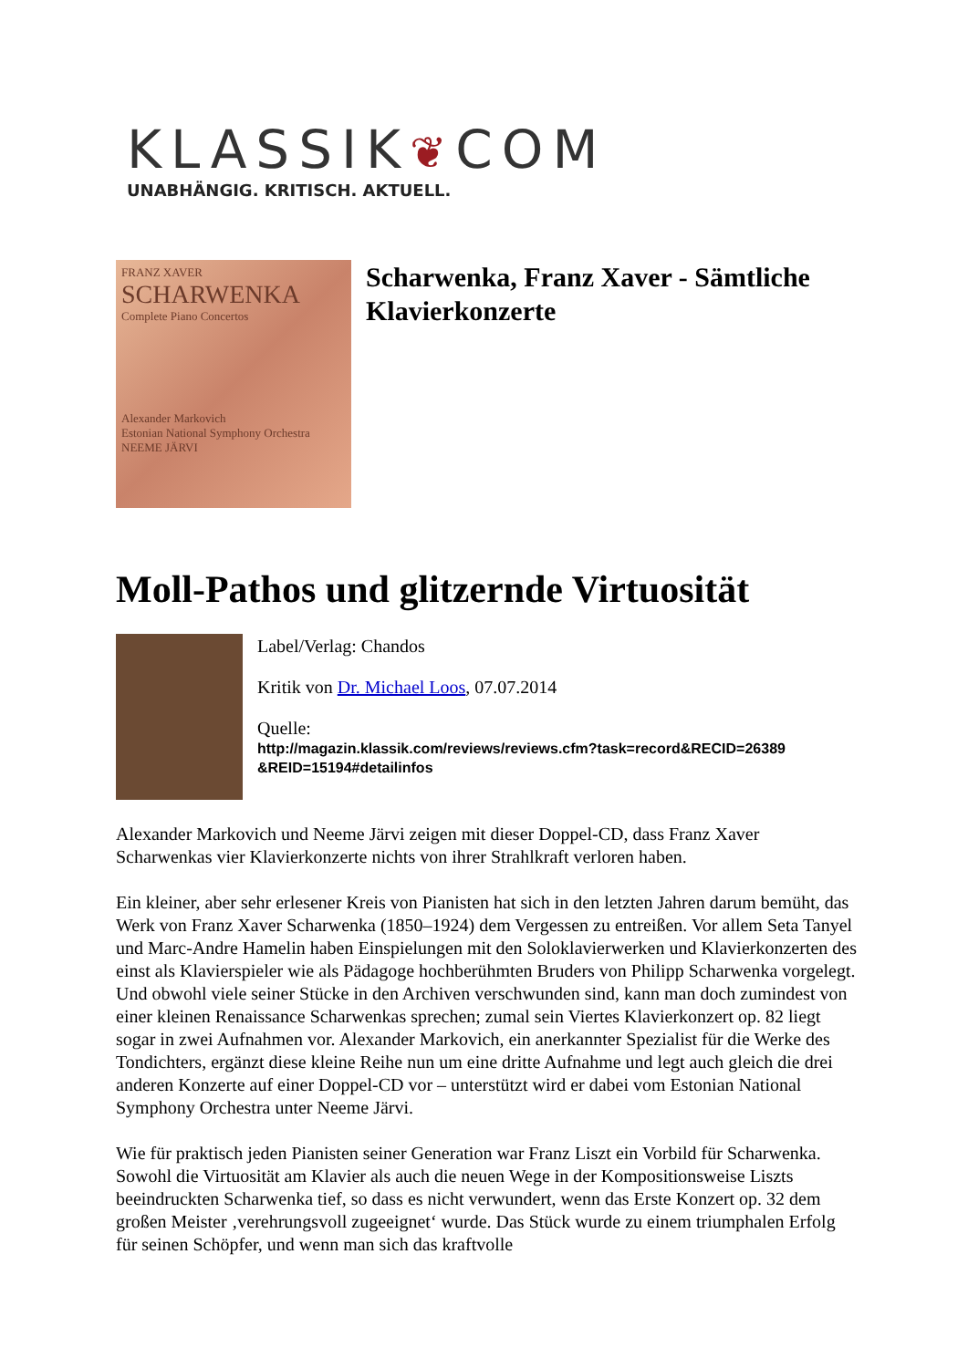KLASSIK❦COM
UNABHÄNGIG. KRITISCH. AKTUELL.
FRANZ XAVER
SCHARWENKA
Complete Piano Concertos
Alexander Markovich
Estonian National Symphony Orchestra
NEEME JÄRVI
Scharwenka, Franz Xaver - Sämtliche Klavierkonzerte
Moll-Pathos und glitzernde Virtuosität
Label/Verlag: Chandos
Kritik von Dr. Michael Loos, 07.07.2014
Quelle:
http://magazin.klassik.com/reviews/reviews.cfm?task=record&RECID=26389 &REID=15194#detailinfos
Alexander Markovich und Neeme Järvi zeigen mit dieser Doppel-CD, dass Franz Xaver Scharwenkas vier Klavierkonzerte nichts von ihrer Strahlkraft verloren haben.
Ein kleiner, aber sehr erlesener Kreis von Pianisten hat sich in den letzten Jahren darum bemüht, das Werk von Franz Xaver Scharwenka (1850–1924) dem Vergessen zu entreißen. Vor allem Seta Tanyel und Marc-Andre Hamelin haben Einspielungen mit den Soloklavierwerken und Klavierkonzerten des einst als Klavierspieler wie als Pädagoge hochberühmten Bruders von Philipp Scharwenka vorgelegt. Und obwohl viele seiner Stücke in den Archiven verschwunden sind, kann man doch zumindest von einer kleinen Renaissance Scharwenkas sprechen; zumal sein Viertes Klavierkonzert op. 82 liegt sogar in zwei Aufnahmen vor. Alexander Markovich, ein anerkannter Spezialist für die Werke des Tondichters, ergänzt diese kleine Reihe nun um eine dritte Aufnahme und legt auch gleich die drei anderen Konzerte auf einer Doppel-CD vor – unterstützt wird er dabei vom Estonian National Symphony Orchestra unter Neeme Järvi.
Wie für praktisch jeden Pianisten seiner Generation war Franz Liszt ein Vorbild für Scharwenka. Sowohl die Virtuosität am Klavier als auch die neuen Wege in der Kompositionsweise Liszts beeindruckten Scharwenka tief, so dass es nicht verwundert, wenn das Erste Konzert op. 32 dem großen Meister ‚verehrungsvoll zugeeignet‘ wurde. Das Stück wurde zu einem triumphalen Erfolg für seinen Schöpfer, und wenn man sich das kraftvolle